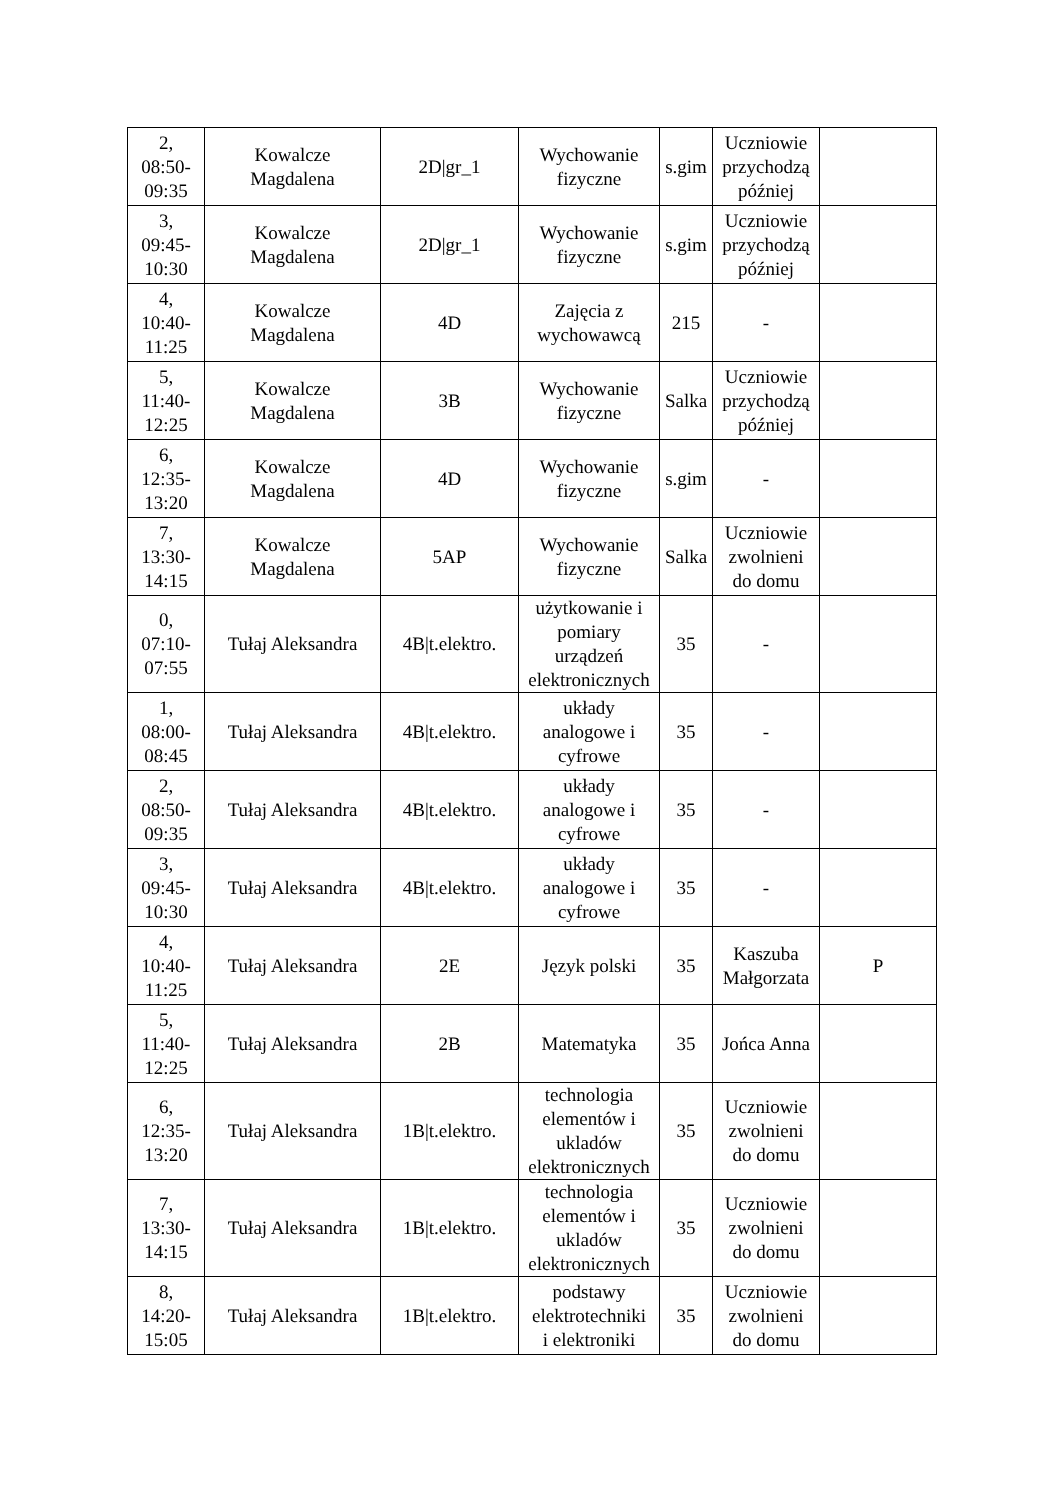| 2, 08:50- 09:35 | Kowalcze Magdalena | 2D/gr_1 | Wychowanie fizyczne | s.gim | Uczniowie przychodzą później | |
| 3, 09:45- 10:30 | Kowalcze Magdalena | 2D/gr_1 | Wychowanie fizyczne | s.gim | Uczniowie przychodzą później | |
| 4, 10:40- 11:25 | Kowalcze Magdalena | 4D | Zajęcia z wychowawcą | 215 | - | |
| 5, 11:40- 12:25 | Kowalcze Magdalena | 3B | Wychowanie fizyczne | Salka | Uczniowie przychodzą później | |
| 6, 12:35- 13:20 | Kowalcze Magdalena | 4D | Wychowanie fizyczne | s.gim | - | |
| 7, 13:30- 14:15 | Kowalcze Magdalena | 5AP | Wychowanie fizyczne | Salka | Uczniowie zwolnieni do domu | |
| 0, 07:10- 07:55 | Tułaj Aleksandra | 4B/t.elektro. | użytkowanie i pomiary urządzeń elektronicznych | 35 | - | |
| 1, 08:00- 08:45 | Tułaj Aleksandra | 4B/t.elektro. | układy analogowe i cyfrowe | 35 | - | |
| 2, 08:50- 09:35 | Tułaj Aleksandra | 4B/t.elektro. | układy analogowe i cyfrowe | 35 | - | |
| 3, 09:45- 10:30 | Tułaj Aleksandra | 4B/t.elektro. | układy analogowe i cyfrowe | 35 | - | |
| 4, 10:40- 11:25 | Tułaj Aleksandra | 2E | Język polski | 35 | Kaszuba Małgorzata | P |
| 5, 11:40- 12:25 | Tułaj Aleksandra | 2B | Matematyka | 35 | Jońca Anna | |
| 6, 12:35- 13:20 | Tułaj Aleksandra | 1B/t.elektro. | technologia elementów i ukladów elektronicznych | 35 | Uczniowie zwolnieni do domu | |
| 7, 13:30- 14:15 | Tułaj Aleksandra | 1B/t.elektro. | technologia elementów i ukladów elektronicznych | 35 | Uczniowie zwolnieni do domu | |
| 8, 14:20- 15:05 | Tułaj Aleksandra | 1B/t.elektro. | podstawy elektrotechniki i elektroniki | 35 | Uczniowie zwolnieni do domu | |